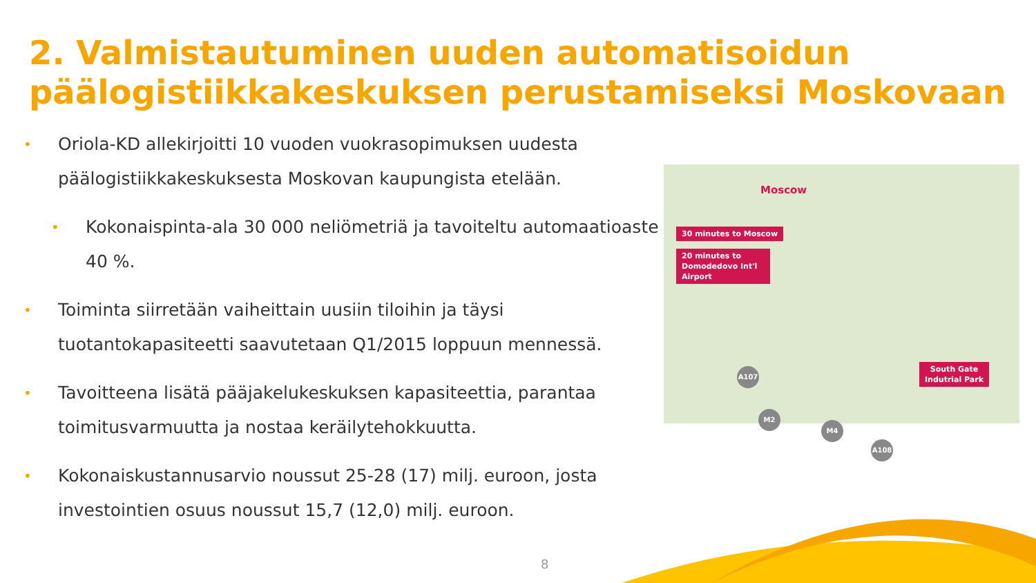2. Valmistautuminen uuden automatisoidun päälogistiikkakeskuksen perustamiseksi Moskovaan
•
Oriola-KD allekirjoitti 10 vuoden vuokrasopimuksen uudesta päälogistiikkakeskuksesta Moskovan kaupungista etelään.
•
Kokonaispinta-ala 30 000 neliömetriä ja tavoiteltu automaatioaste 40 %.
•
Toiminta siirretään vaiheittain uusiin tiloihin ja täysi tuotantokapasiteetti saavutetaan Q1/2015 loppuun mennessä.
•
Tavoitteena lisätä pääjakelukeskuksen kapasiteettia, parantaa toimitusvarmuutta ja nostaa keräilytehokkuutta.
•
Kokonaiskustannusarvio noussut 25-28 (17) milj. euroon, josta investointien osuus noussut 15,7 (12,0) milj. euroon.
Moscow
30 minutes to Moscow
20 minutes to Domodedovo Int'l Airport
South Gate
Indutrial Park
A107
M2
M4
A108
8